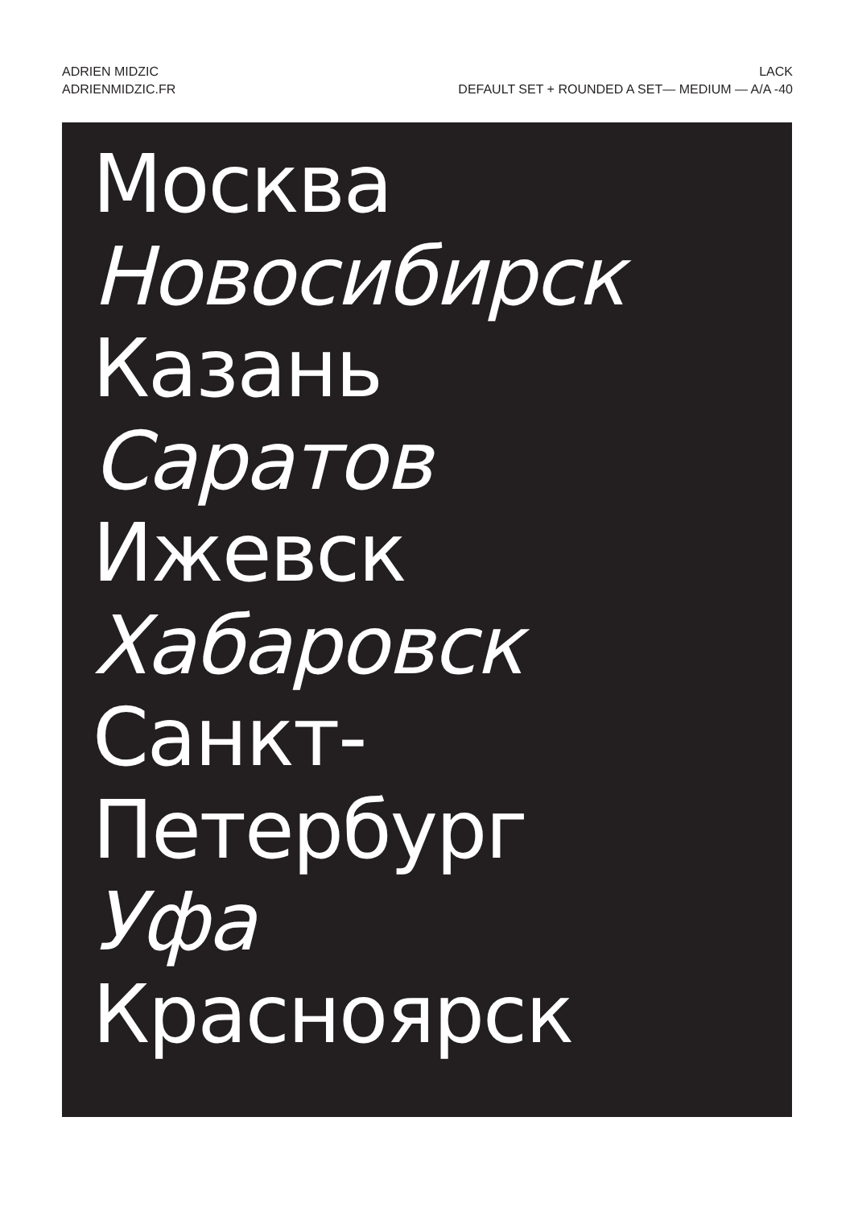ADRIEN MIDZIC
ADRIENMIDZIC.FR
LACK
DEFAULT SET + ROUNDED A SET— MEDIUM — A/A -40
Москва
Новосибирск
Казань
Саратов
Ижевск
Хабаровск
Санкт-
Петербург
Уфа
Красноярск